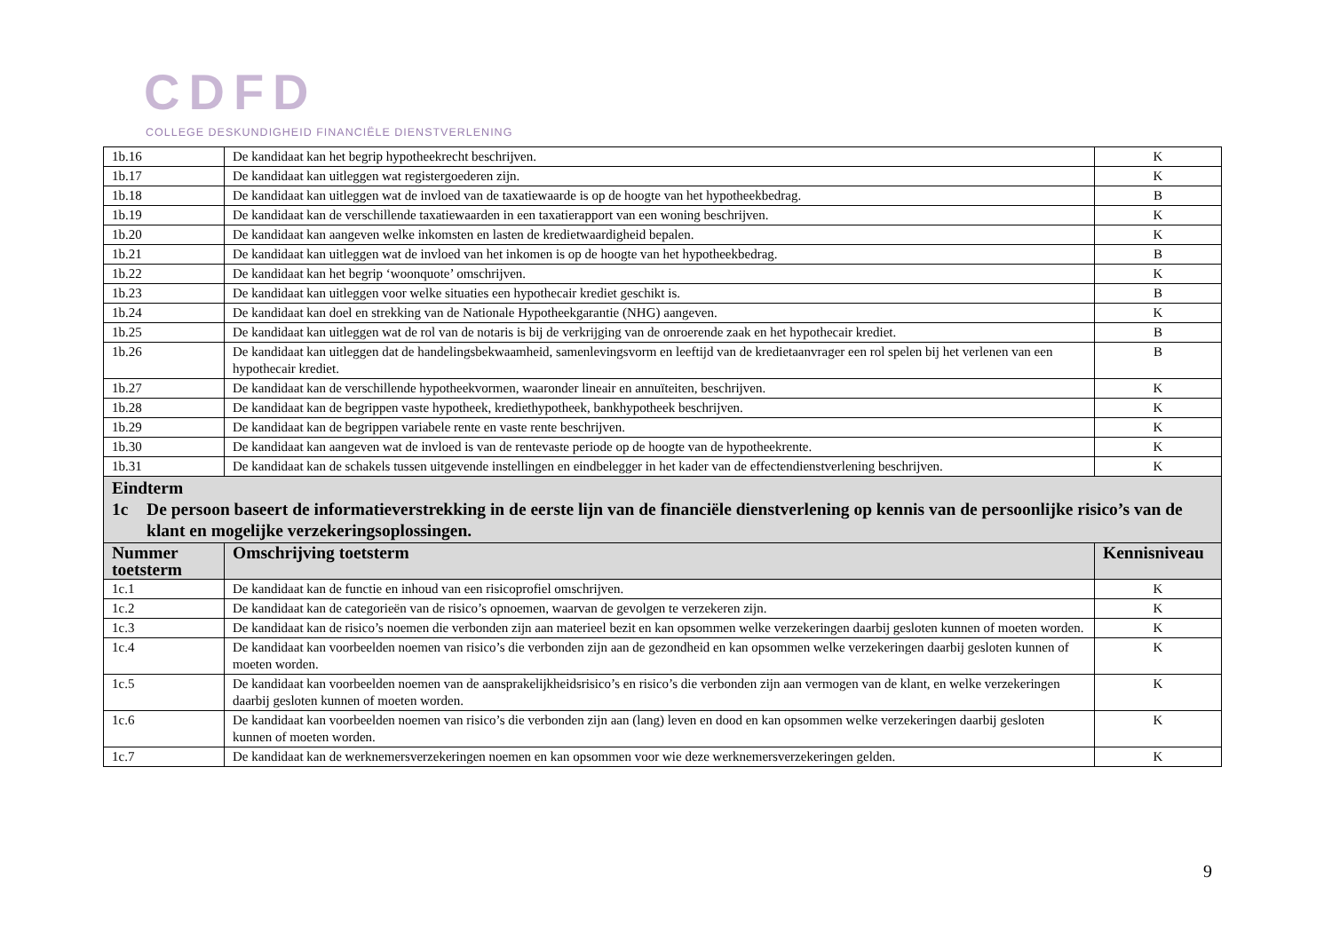CDFD
COLLEGE DESKUNDIGHEID FINANCIËLE DIENSTVERLENING
| 1b.16 | De kandidaat kan het begrip hypotheekrecht beschrijven. | K |
| 1b.17 | De kandidaat kan uitleggen wat registergoederen zijn. | K |
| 1b.18 | De kandidaat kan uitleggen wat de invloed van de taxatiewaarde is op de hoogte van het hypotheekbedrag. | B |
| 1b.19 | De kandidaat kan de verschillende taxatiewaarden in een taxatierapport van een woning beschrijven. | K |
| 1b.20 | De kandidaat kan aangeven welke inkomsten en lasten de kredietwaardigheid bepalen. | K |
| 1b.21 | De kandidaat kan uitleggen wat de invloed van het inkomen is op de hoogte van het hypotheekbedrag. | B |
| 1b.22 | De kandidaat kan het begrip ‘woonquote’ omschrijven. | K |
| 1b.23 | De kandidaat kan uitleggen voor welke situaties een hypothecair krediet geschikt is. | B |
| 1b.24 | De kandidaat kan doel en strekking van de Nationale Hypotheekgarantie (NHG) aangeven. | K |
| 1b.25 | De kandidaat kan uitleggen wat de rol van de notaris is bij de verkrijging van de onroerende zaak en het hypothecair krediet. | B |
| 1b.26 | De kandidaat kan uitleggen dat de handelingsbekwaamheid, samenlevingsvorm en leeftijd van de kredietaanvrager een rol spelen bij het verlenen van een hypothecair krediet. | B |
| 1b.27 | De kandidaat kan de verschillende hypotheekvormen, waaronder lineair en annuïteiten, beschrijven. | K |
| 1b.28 | De kandidaat kan de begrippen vaste hypotheek, krediethypotheek, bankhypotheek beschrijven. | K |
| 1b.29 | De kandidaat kan de begrippen variabele rente en vaste rente beschrijven. | K |
| 1b.30 | De kandidaat kan aangeven wat de invloed is van de rentevaste periode op de hoogte van de hypotheekrente. | K |
| 1b.31 | De kandidaat kan de schakels tussen uitgevende instellingen en eindbelegger in het kader van de effectendienstverlening beschrijven. | K |
| Eindterm 1c De persoon baseert de informatieverstrekking in de eerste lijn van de financiële dienstverlening op kennis van de persoonlijke risico’s van de klant en mogelijke verzekeringsoplossingen. | | |
| Nummer toetsterm | Omschrijving toetsterm | Kennisniveau |
| 1c.1 | De kandidaat kan de functie en inhoud van een risicoprofiel omschrijven. | K |
| 1c.2 | De kandidaat kan de categorieën van de risico’s opnoemen, waarvan de gevolgen te verzekeren zijn. | K |
| 1c.3 | De kandidaat kan de risico’s noemen die verbonden zijn aan materieel bezit en kan opsommen welke verzekeringen daarbij gesloten kunnen of moeten worden. | K |
| 1c.4 | De kandidaat kan voorbeelden noemen van risico’s die verbonden zijn aan de gezondheid en kan opsommen welke verzekeringen daarbij gesloten kunnen of moeten worden. | K |
| 1c.5 | De kandidaat kan voorbeelden noemen van de aansprakelijkheidsrisico’s en risico’s die verbonden zijn aan vermogen van de klant, en welke verzekeringen daarbij gesloten kunnen of moeten worden. | K |
| 1c.6 | De kandidaat kan voorbeelden noemen van risico’s die verbonden zijn aan (lang) leven en dood en kan opsommen welke verzekeringen daarbij gesloten kunnen of moeten worden. | K |
| 1c.7 | De kandidaat kan de werknemersverzekeringen noemen en kan opsommen voor wie deze werknemersverzekeringen gelden. | K |
9